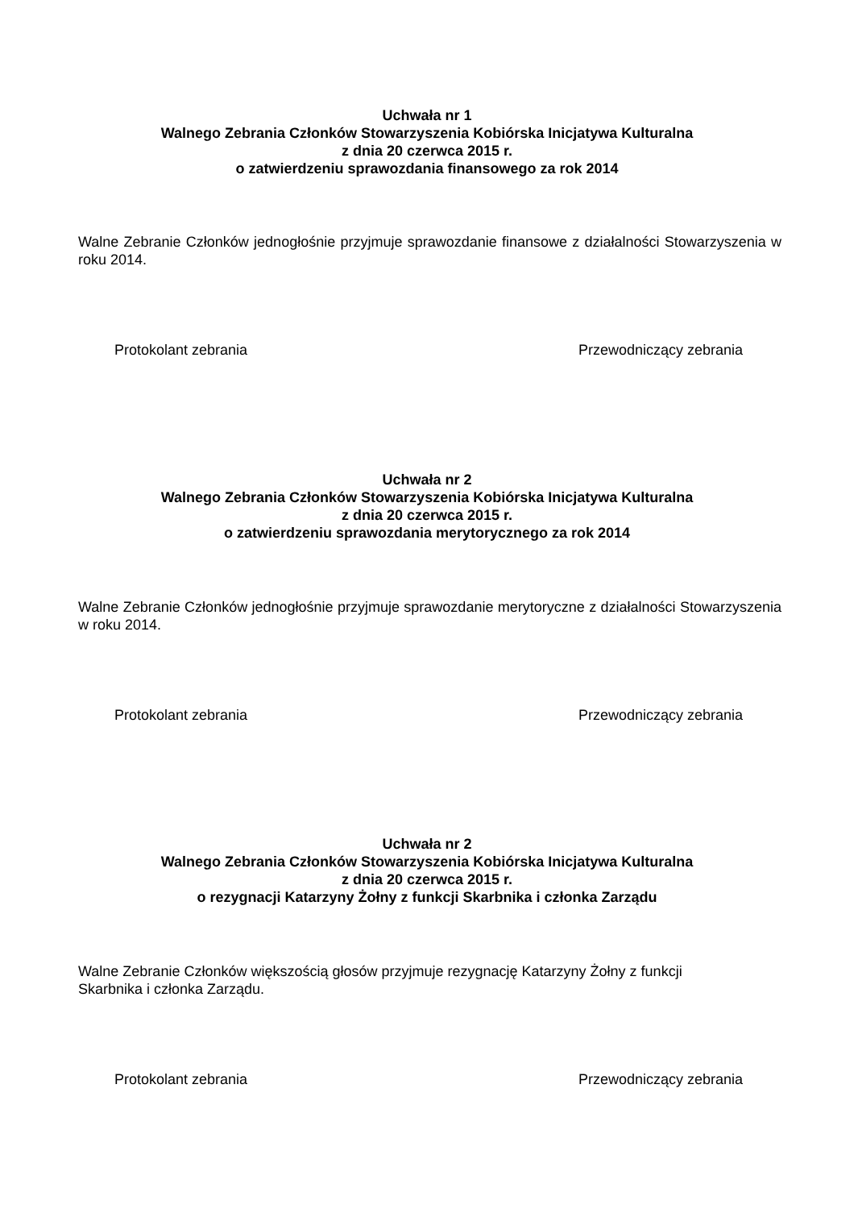Uchwała nr 1
Walnego Zebrania Członków Stowarzyszenia Kobiórska Inicjatywa Kulturalna
z dnia 20 czerwca 2015 r.
o zatwierdzeniu sprawozdania finansowego za rok 2014
Walne Zebranie Członków jednogłośnie przyjmuje sprawozdanie finansowe z działalności Stowarzyszenia w roku 2014.
Protokolant zebrania Przewodniczący zebrania
Uchwała nr 2
Walnego Zebrania Członków Stowarzyszenia Kobiórska Inicjatywa Kulturalna
z dnia 20 czerwca 2015 r.
o zatwierdzeniu sprawozdania merytorycznego za rok 2014
Walne Zebranie Członków jednogłośnie przyjmuje sprawozdanie merytoryczne z działalności Stowarzyszenia w roku 2014.
Protokolant zebrania Przewodniczący zebrania
Uchwała nr 2
Walnego Zebrania Członków Stowarzyszenia Kobiórska Inicjatywa Kulturalna
z dnia 20 czerwca 2015 r.
o rezygnacji Katarzyny Żołny z funkcji Skarbnika i członka Zarządu
Walne Zebranie Członków większością głosów przyjmuje rezygnację Katarzyny Żołny z funkcji
Skarbnika i członka Zarządu.
Protokolant zebrania Przewodniczący zebrania